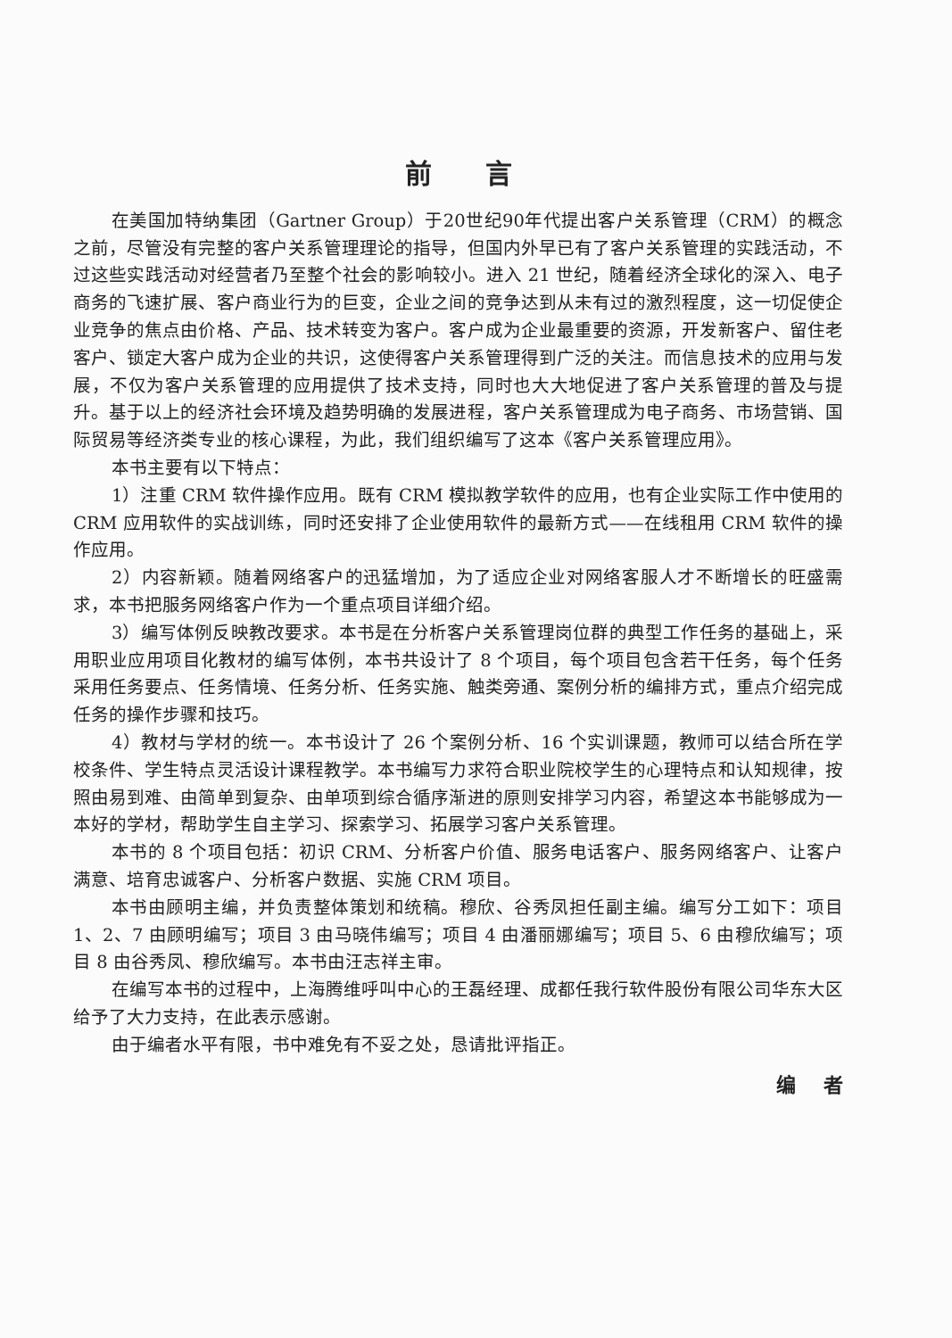前言
在美国加特纳集团（Gartner Group）于20世纪90年代提出客户关系管理（CRM）的概念之前，尽管没有完整的客户关系管理理论的指导，但国内外早已有了客户关系管理的实践活动，不过这些实践活动对经营者乃至整个社会的影响较小。进入 21 世纪，随着经济全球化的深入、电子商务的飞速扩展、客户商业行为的巨变，企业之间的竞争达到从未有过的激烈程度，这一切促使企业竞争的焦点由价格、产品、技术转变为客户。客户成为企业最重要的资源，开发新客户、留住老客户、锁定大客户成为企业的共识，这使得客户关系管理得到广泛的关注。而信息技术的应用与发展，不仅为客户关系管理的应用提供了技术支持，同时也大大地促进了客户关系管理的普及与提升。基于以上的经济社会环境及趋势明确的发展进程，客户关系管理成为电子商务、市场营销、国际贸易等经济类专业的核心课程，为此，我们组织编写了这本《客户关系管理应用》。
本书主要有以下特点：
1）注重 CRM 软件操作应用。既有 CRM 模拟教学软件的应用，也有企业实际工作中使用的 CRM 应用软件的实战训练，同时还安排了企业使用软件的最新方式——在线租用 CRM 软件的操作应用。
2）内容新颖。随着网络客户的迅猛增加，为了适应企业对网络客服人才不断增长的旺盛需求，本书把服务网络客户作为一个重点项目详细介绍。
3）编写体例反映教改要求。本书是在分析客户关系管理岗位群的典型工作任务的基础上，采用职业应用项目化教材的编写体例，本书共设计了 8 个项目，每个项目包含若干任务，每个任务采用任务要点、任务情境、任务分析、任务实施、触类旁通、案例分析的编排方式，重点介绍完成任务的操作步骤和技巧。
4）教材与学材的统一。本书设计了 26 个案例分析、16 个实训课题，教师可以结合所在学校条件、学生特点灵活设计课程教学。本书编写力求符合职业院校学生的心理特点和认知规律，按照由易到难、由简单到复杂、由单项到综合循序渐进的原则安排学习内容，希望这本书能够成为一本好的学材，帮助学生自主学习、探索学习、拓展学习客户关系管理。
本书的 8 个项目包括：初识 CRM、分析客户价值、服务电话客户、服务网络客户、让客户满意、培育忠诚客户、分析客户数据、实施 CRM 项目。
本书由顾明主编，并负责整体策划和统稿。穆欣、谷秀凤担任副主编。编写分工如下：项目 1、2、7 由顾明编写；项目 3 由马晓伟编写；项目 4 由潘丽娜编写；项目 5、6 由穆欣编写；项目 8 由谷秀凤、穆欣编写。本书由汪志祥主审。
在编写本书的过程中，上海腾维呼叫中心的王磊经理、成都任我行软件股份有限公司华东大区给予了大力支持，在此表示感谢。
由于编者水平有限，书中难免有不妥之处，恳请批评指正。
编 者